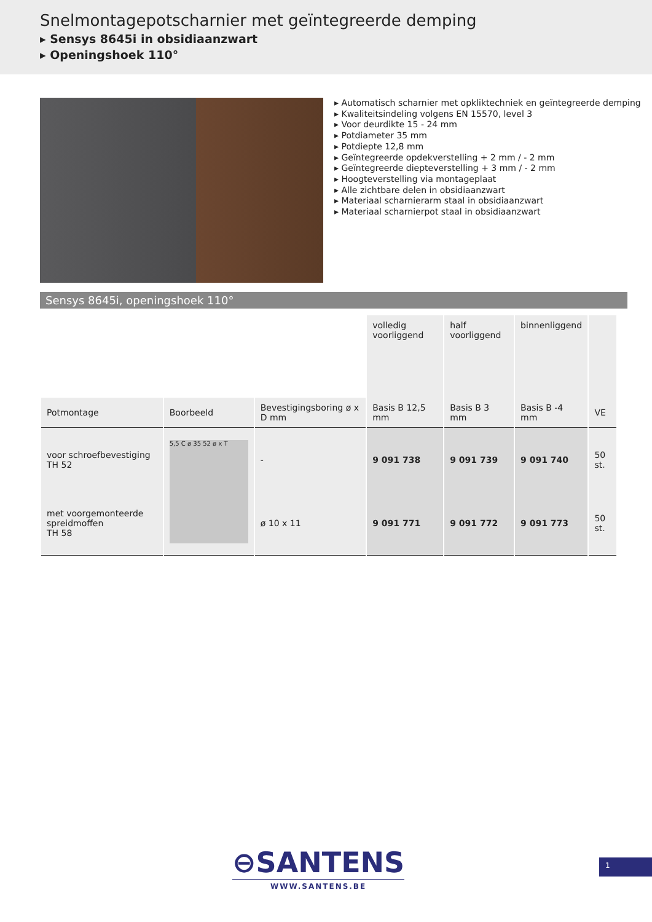Snelmontagepotscharnier met geïntegreerde demping
▸ Sensys 8645i in obsidiaanzwart
▸ Openingshoek 110°
▸ Automatisch scharnier met opkliktechniek en geïntegreerde demping
▸ Kwaliteitsindeling volgens EN 15570, level 3
▸ Voor deurdikte 15 - 24 mm
▸ Potdiameter 35 mm
▸ Potdiepte 12,8 mm
▸ Geïntegreerde opdekverstelling + 2 mm / - 2 mm
▸ Geïntegreerde diepteverstelling + 3 mm / - 2 mm
▸ Hoogteverstelling via montageplaat
▸ Alle zichtbare delen in obsidiaanzwart
▸ Materiaal scharnierarm staal in obsidiaanzwart
▸ Materiaal scharnierpot staal in obsidiaanzwart
Sensys 8645i, openingshoek 110°
| | | | volledig voorliggend | half voorliggend | binnenliggend | |
| Potmontage | Boorbeeld | Bevestigingsboring ø x D mm | Basis B 12,5 mm | Basis B 3 mm | Basis B -4 mm | VE |
| voor schroefbevestiging TH 52 | 5,5 C ø 35 52 ø x T | - | 9 091 738 | 9 091 739 | 9 091 740 | 50 st. |
| met voorgemonteerde spreidmoffen TH 58 | | ø 10 x 11 | 9 091 771 | 9 091 772 | 9 091 773 | 50 st. |
⊖SANTENS
WWW.SANTENS.BE
1